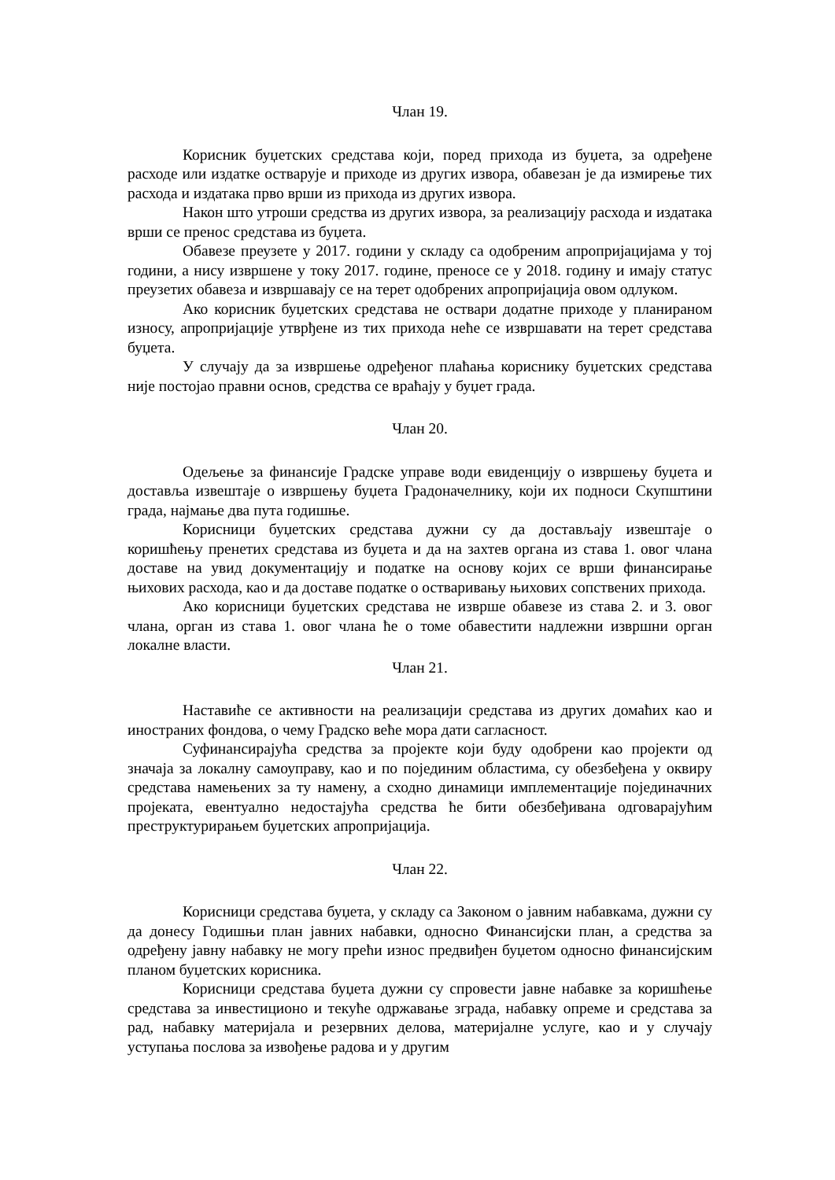Члан 19.
Корисник буџетских средстава који, поред прихода из буџета, за одређене расходе или издатке остварује и приходе из других извора, обавезан је да измирење тих расхода и издатака прво врши из прихода из других извора.
Након што утроши средства из других извора, за реализацију расхода и издатака врши се пренос средстава из буџета.
Обавезе преузете у 2017. години у складу са одобреним апропријацијама у тој години, а нису извршене у току 2017. године, преносе се у 2018. годину и имају статус преузетих обавеза и извршавају се на терет одобрених апропријација овом одлуком.
Ако корисник буџетских средстава не оствари додатне приходе у планираном износу, апропријације утврђене из тих прихода неће се извршавати на терет средстава буџета.
У случају да за извршење одређеног плаћања кориснику буџетских средстава није постојао правни основ, средства се враћају у буџет града.
Члан 20.
Одељење за финансије Градске управе води евиденцију о извршењу буџета и доставља извештаје о извршењу буџета Градоначелнику, који их подноси Скупштини града, најмање два пута годишње.
Корисници буџетских средстава дужни су да достављају извештаје о коришћењу пренетих средстава из буџета и да на захтев органа из става 1. овог члана доставе на увид документацију и податке на основу којих се врши финансирање њихових расхода, као и да доставе податке о остваривању њихових сопствених прихода.
Ако корисници буџетских средстава не изврше обавезе из става 2. и 3. овог члана, орган из става 1. овог члана ће о томе обавестити надлежни извршни орган локалне власти.
Члан 21.
Наставиће се активности на реализацији средстава из других домаћих као и иностраних фондова, о чему Градско веће мора дати сагласност.
Суфинансирајућа средства за пројекте који буду одобрени као пројекти од значаја за локалну самоуправу, као и по појединим областима, су обезбеђена у оквиру средстава намењених за ту намену, а сходно динамици имплементације појединачних пројеката, евентуално недостајућа средства ће бити обезбеђивана одговарајућим преструктурирањем буџетских апропријација.
Члан 22.
Корисници средстава буџета, у складу са Законом о јавним набавкама, дужни су да донесу Годишњи план јавних набавки, односно Финансијски план, а средства за одређену јавну набавку не могу прећи износ предвиђен буџетом односно финансијским планом буџетских корисника.
Корисници средстава буџета дужни су спровести јавне набавке за коришћење средстава за инвестиционо и текуће одржавање зграда, набавку опреме и средстава за рад, набавку материјала и резервних делова, материјалне услуге, као и у случају уступања послова за извођење радова и у другим